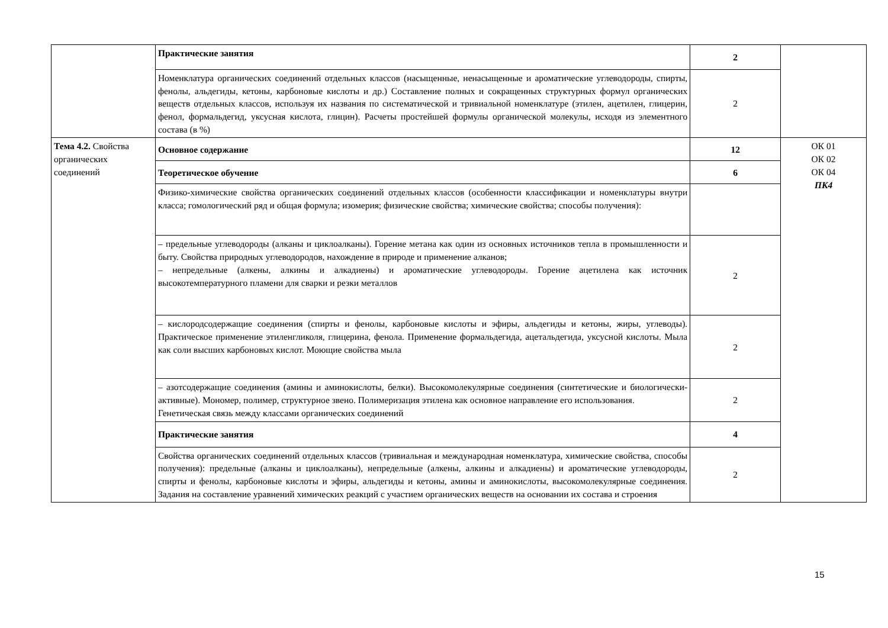| | Практические занятия | 2 | |
| | Номенклатура органических соединений отдельных классов (насыщенные, ненасыщенные и ароматические углеводороды, спирты, фенолы, альдегиды, кетоны, карбоновые кислоты и др.) Составление полных и сокращенных структурных формул органических веществ отдельных классов, используя их названия по систематической и тривиальной номенклатуре (этилен, ацетилен, глицерин, фенол, формальдегид, уксусная кислота, глицин). Расчеты простейшей формулы органической молекулы, исходя из элементного состава (в %) | 2 | |
| Тема 4.2. Свойства органических соединений | Основное содержание | 12 | ОК 01 ОК 02 ОК 04 ПК4 |
| | Теоретическое обучение | 6 | |
| | Физико-химические свойства органических соединений отдельных классов (особенности классификации и номенклатуры внутри класса; гомологический ряд и общая формула; изомерия; физические свойства; химические свойства; способы получения): | | |
| | – предельные углеводороды (алканы и циклоалканы). Горение метана как один из основных источников тепла в промышленности и быту. Свойства природных углеводородов, нахождение в природе и применение алканов; – непредельные (алкены, алкины и алкадиены) и ароматические углеводороды. Горение ацетилена как источник высокотемпературного пламени для сварки и резки металлов | 2 | |
| | – кислородсодержащие соединения (спирты и фенолы, карбоновые кислоты и эфиры, альдегиды и кетоны, жиры, углеводы). Практическое применение этиленгликоля, глицерина, фенола. Применение формальдегида, ацетальдегида, уксусной кислоты. Мыла как соли высших карбоновых кислот. Моющие свойства мыла | 2 | |
| | – азотсодержащие соединения (амины и аминокислоты, белки). Высокомолекулярные соединения (синтетические и биологически-активные). Мономер, полимер, структурное звено. Полимеризация этилена как основное направление его использования. Генетическая связь между классами органических соединений | 2 | |
| | Практические занятия | 4 | |
| | Свойства органических соединений отдельных классов (тривиальная и международная номенклатура, химические свойства, способы получения): предельные (алканы и циклоалканы), непредельные (алкены, алкины и алкадиены) и ароматические углеводороды, спирты и фенолы, карбоновые кислоты и эфиры, альдегиды и кетоны, амины и аминокислоты, высокомолекулярные соединения. Задания на составление уравнений химических реакций с участием органических веществ на основании их состава и строения | 2 | |
15